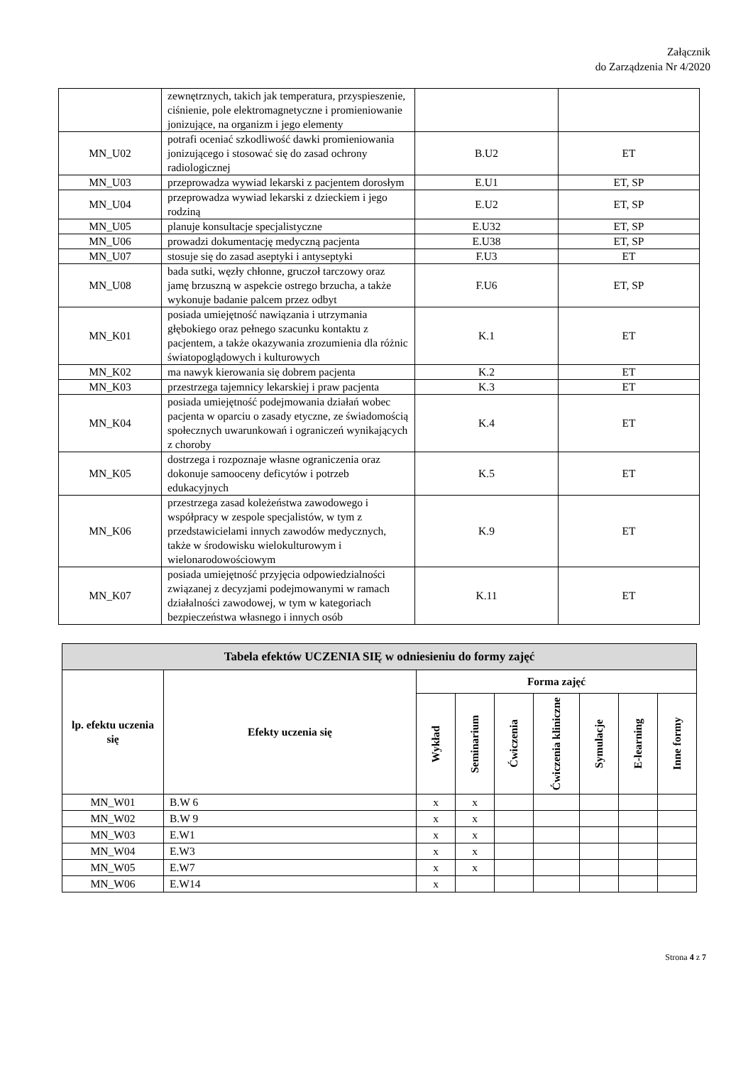Załącznik
do Zarządzenia Nr 4/2020
| | zewnętrznych, takich jak temperatura, przyspieszenie, ciśnienie, pole elektromagnetyczne i promieniowanie jonizujące, na organizm i jego elementy | | |
| MN_U02 | potrafi oceniać szkodliwość dawki promieniowania jonizującego i stosować się do zasad ochrony radiologicznej | B.U2 | ET |
| MN_U03 | przeprowadza wywiad lekarski z pacjentem dorosłym | E.U1 | ET, SP |
| MN_U04 | przeprowadza wywiad lekarski z dzieckiem i jego rodziną | E.U2 | ET, SP |
| MN_U05 | planuje konsultacje specjalistyczne | E.U32 | ET, SP |
| MN_U06 | prowadzi dokumentację medyczną pacjenta | E.U38 | ET, SP |
| MN_U07 | stosuje się do zasad aseptyki i antyseptyki | F.U3 | ET |
| MN_U08 | bada sutki, węzły chłonne, gruczoł tarczowy oraz jamę brzuszną w aspekcie ostrego brzucha, a także wykonuje badanie palcem przez odbyt | F.U6 | ET, SP |
| MN_K01 | posiada umiejętność nawiązania i utrzymania głębokiego oraz pełnego szacunku kontaktu z pacjentem, a także okazywania zrozumienia dla różnic światopoglądowych i kulturowych | K.1 | ET |
| MN_K02 | ma nawyk kierowania się dobrem pacjenta | K.2 | ET |
| MN_K03 | przestrzega tajemnicy lekarskiej i praw pacjenta | K.3 | ET |
| MN_K04 | posiada umiejętność podejmowania działań wobec pacjenta w oparciu o zasady etyczne, ze świadomością społecznych uwarunkowań i ograniczeń wynikających z choroby | K.4 | ET |
| MN_K05 | dostrzega i rozpoznaje własne ograniczenia oraz dokonuje samooceny deficytów i potrzeb edukacyjnych | K.5 | ET |
| MN_K06 | przestrzega zasad koleżeństwa zawodowego i współpracy w zespole specjalistów, w tym z przedstawicielami innych zawodów medycznych, także w środowisku wielokulturowym i wielonarodowościowym | K.9 | ET |
| MN_K07 | posiada umiejętność przyjęcia odpowiedzialności związanej z decyzjami podejmowanymi w ramach działalności zawodowej, w tym w kategoriach bezpieczeństwa własnego i innych osób | K.11 | ET |
| Tabela efektów UCZENIA SIĘ w odniesieniu do formy zajęć | | | | | | | | |
| --- | --- | --- | --- | --- | --- | --- | --- | --- |
| lp. efektu uczenia się | Efekty uczenia się | Forma zajęć | | | | | | |
| | | Wykład | Seminarium | Ćwiczenia | Ćwiczenia kliniczne | Symulacje | E-learning | Inne formy |
| MN_W01 | B.W 6 | x | x | | | | | |
| MN_W02 | B.W 9 | x | x | | | | | |
| MN_W03 | E.W1 | x | x | | | | | |
| MN_W04 | E.W3 | x | x | | | | | |
| MN_W05 | E.W7 | x | x | | | | | |
| MN_W06 | E.W14 | x | | | | | | |
Strona 4 z 7